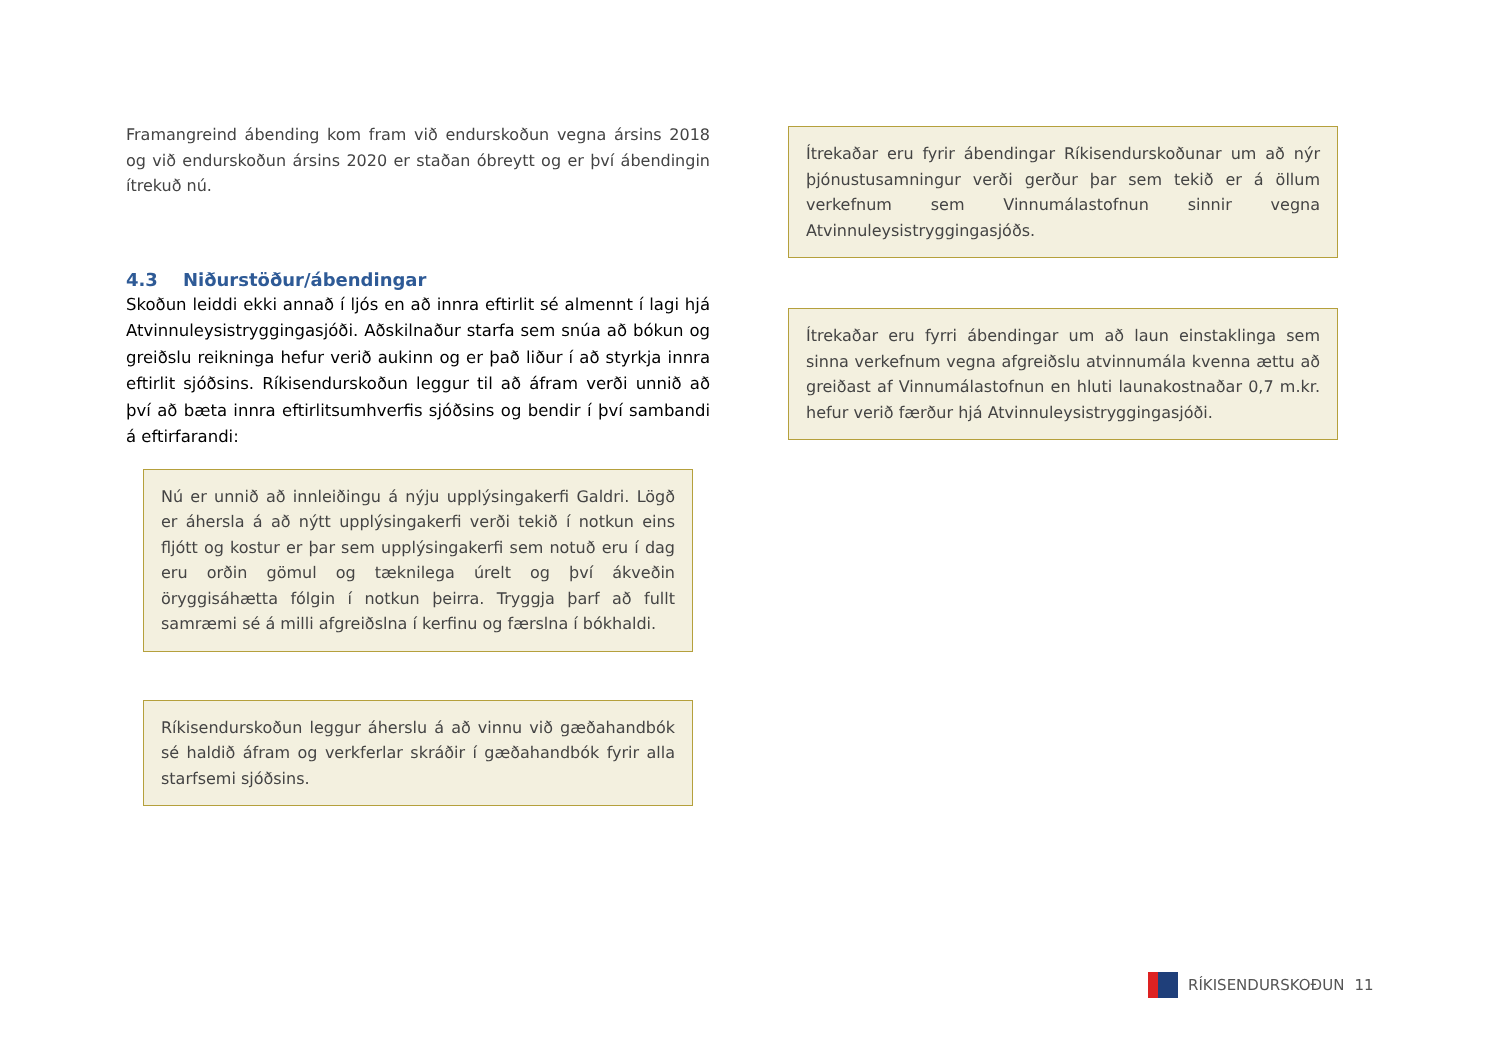Framangreind ábending kom fram við endurskoðun vegna ársins 2018 og við endurskoðun ársins 2020 er staðan óbreytt og er því ábendingin ítrekuð nú.
4.3 Niðurstöður/ábendingar
Skoðun leiddi ekki annað í ljós en að innra eftirlit sé almennt í lagi hjá Atvinnuleysistryggingasjóði. Aðskilnaður starfa sem snúa að bókun og greiðslu reikninga hefur verið aukinn og er það liður í að styrkja innra eftirlit sjóðsins. Ríkisendurskoðun leggur til að áfram verði unnið að því að bæta innra eftirlitsumhverfis sjóðsins og bendir í því sambandi á eftirfarandi:
Nú er unnið að innleiðingu á nýju upplýsingakerfi Galdri. Lögð er áhersla á að nýtt upplýsingakerfi verði tekið í notkun eins fljótt og kostur er þar sem upplýsingakerfi sem notuð eru í dag eru orðin gömul og tæknilega úrelt og því ákveðin öryggisáhætta fólgin í notkun þeirra. Tryggja þarf að fullt samræmi sé á milli afgreiðslna í kerfinu og færslna í bókhaldi.
Ríkisendurskoðun leggur áherslu á að vinnu við gæðahandbók sé haldið áfram og verkferlar skráðir í gæðahandbók fyrir alla starfsemi sjóðsins.
Ítrekaðar eru fyrir ábendingar Ríkisendurskoðunar um að nýr þjónustusamningur verði gerður þar sem tekið er á öllum verkefnum sem Vinnumálastofnun sinnir vegna Atvinnuleysistryggingasjóðs.
Ítrekaðar eru fyrri ábendingar um að laun einstaklinga sem sinna verkefnum vegna afgreiðslu atvinnumála kvenna ættu að greiðast af Vinnumálastofnun en hluti launakostnaðar 0,7 m.kr. hefur verið færður hjá Atvinnuleysistryggingasjóði.
RÍKISENDURSKOÐUN 11